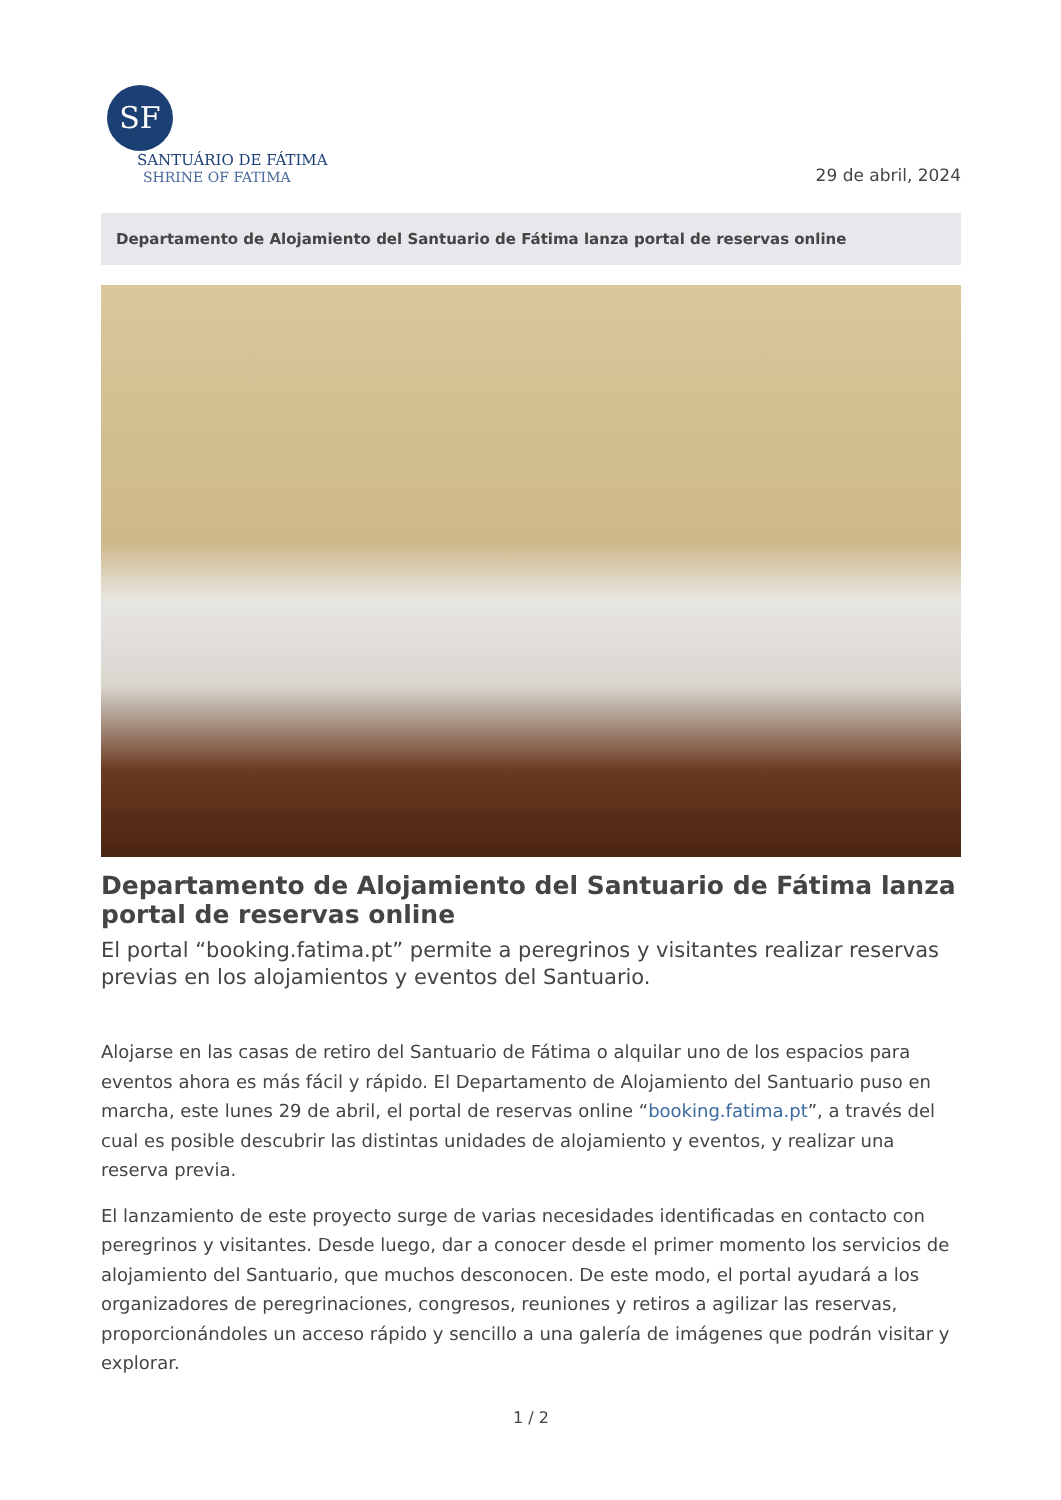SF
SANTUÁRIO DE FÁTIMA
SHRINE OF FATIMA
29 de abril, 2024
Departamento de Alojamiento del Santuario de Fátima lanza portal de reservas online
Departamento de Alojamiento del Santuario de Fátima lanza portal de reservas online
El portal “booking.fatima.pt” permite a peregrinos y visitantes realizar reservas previas en los alojamientos y eventos del Santuario.
Alojarse en las casas de retiro del Santuario de Fátima o alquilar uno de los espacios para eventos ahora es más fácil y rápido. El Departamento de Alojamiento del Santuario puso en marcha, este lunes 29 de abril, el portal de reservas online “booking.fatima.pt”, a través del cual es posible descubrir las distintas unidades de alojamiento y eventos, y realizar una reserva previa.
El lanzamiento de este proyecto surge de varias necesidades identificadas en contacto con peregrinos y visitantes. Desde luego, dar a conocer desde el primer momento los servicios de alojamiento del Santuario, que muchos desconocen. De este modo, el portal ayudará a los organizadores de peregrinaciones, congresos, reuniones y retiros a agilizar las reservas, proporcionándoles un acceso rápido y sencillo a una galería de imágenes que podrán visitar y explorar.
1 / 2